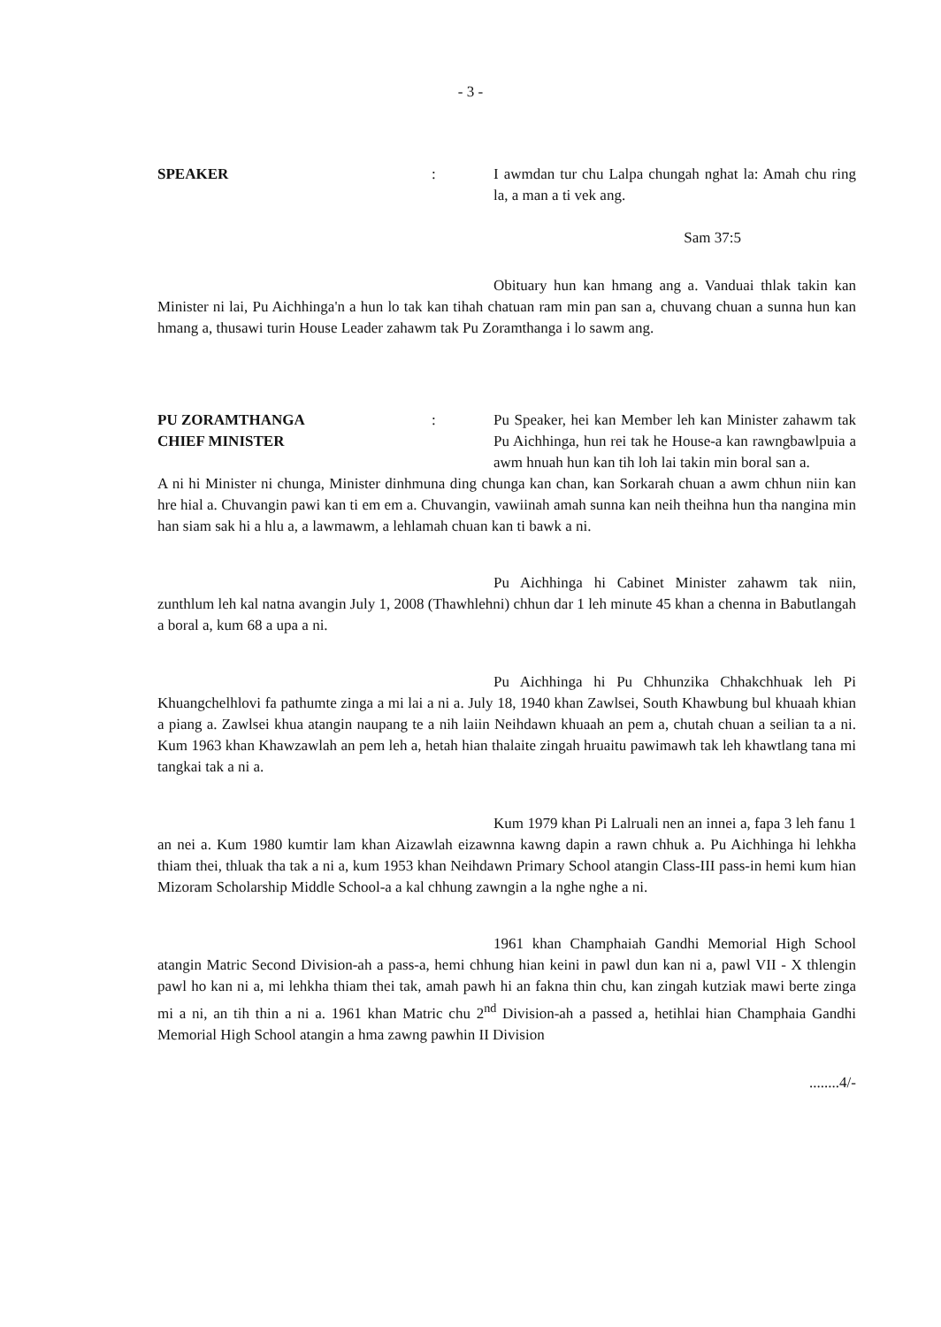- 3 -
SPEAKER : I awmdan tur chu Lalpa chungah nghat la: Amah chu ring la, a man a ti vek ang.
Sam 37:5
Obituary hun kan hmang ang a. Vanduai thlak takin kan Minister ni lai, Pu Aichhinga'n a hun lo tak kan tihah chatuan ram min pan san a, chuvang chuan a sunna hun kan hmang a, thusawi turin House Leader zahawm tak Pu Zoramthanga i lo sawm ang.
PU ZORAMTHANGA
CHIEF MINISTER
: Pu Speaker, hei kan Member leh kan Minister zahawm tak Pu Aichhinga, hun rei tak he House-a kan rawngbawlpuia a awm hnuah hun kan tih loh lai takin min boral san a.
A ni hi Minister ni chunga, Minister dinhmuna ding chunga kan chan, kan Sorkarah chuan a awm chhun niin kan hre hial a. Chuvangin pawi kan ti em em a. Chuvangin, vawiinah amah sunna kan neih theihna hun tha nangina min han siam sak hi a hlu a, a lawmawm, a lehlamah chuan kan ti bawk a ni.
Pu Aichhinga hi Cabinet Minister zahawm tak niin, zunthlum leh kal natna avangin July 1, 2008 (Thawhlehni) chhun dar 1 leh minute 45 khan a chenna in Babutlangah a boral a, kum 68 a upa a ni.
Pu Aichhinga hi Pu Chhunzika Chhakchhuak leh Pi Khuangchelhlovi fa pathumte zinga a mi lai a ni a. July 18, 1940 khan Zawlsei, South Khawbung bul khuaah khian a piang a. Zawlsei khua atangin naupang te a nih laiin Neihdawn khuaah an pem a, chutah chuan a seilian ta a ni. Kum 1963 khan Khawzawlah an pem leh a, hetah hian thalaite zingah hruaitu pawimawh tak leh khawtlang tana mi tangkai tak a ni a.
Kum 1979 khan Pi Lalruali nen an innei a, fapa 3 leh fanu 1 an nei a. Kum 1980 kumtir lam khan Aizawlah eizawnna kawng dapin a rawn chhuk a. Pu Aichhinga hi lehkha thiam thei, thluak tha tak a ni a, kum 1953 khan Neihdawn Primary School atangin Class-III pass-in hemi kum hian Mizoram Scholarship Middle School-a a kal chhung zawngin a la nghe nghe a ni.
1961 khan Champhaiah Gandhi Memorial High School atangin Matric Second Division-ah a pass-a, hemi chhung hian keini in pawl dun kan ni a, pawl VII - X thlengin pawl ho kan ni a, mi lehkha thiam thei tak, amah pawh hi an fakna thin chu, kan zingah kutziak mawi berte zinga mi a ni, an tih thin a ni a. 1961 khan Matric chu 2<sup>nd</sup> Division-ah a passed a, hetihlai hian Champhaia Gandhi Memorial High School atangin a hma zawng pawhin II Division
........4/-